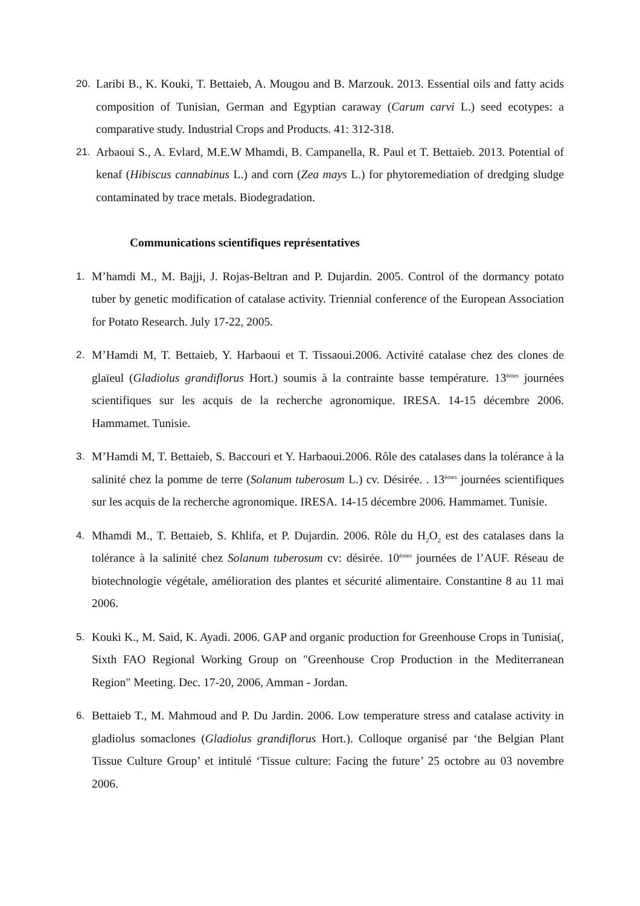20. Laribi B., K. Kouki, T. Bettaieb, A. Mougou and B. Marzouk. 2013. Essential oils and fatty acids composition of Tunisian, German and Egyptian caraway (Carum carvi L.) seed ecotypes: a comparative study. Industrial Crops and Products. 41: 312-318.
21. Arbaoui S., A. Evlard, M.E.W Mhamdi, B. Campanella, R. Paul et T. Bettaieb. 2013. Potential of kenaf (Hibiscus cannabinus L.) and corn (Zea mays L.) for phytoremediation of dredging sludge contaminated by trace metals. Biodegradation.
Communications scientifiques représentatives
1. M’hamdi M., M. Bajji, J. Rojas-Beltran and P. Dujardin. 2005. Control of the dormancy potato tuber by genetic modification of catalase activity. Triennial conference of the European Association for Potato Research. July 17-22, 2005.
2. M’Hamdi M, T. Bettaieb, Y. Harbaoui et T. Tissaoui.2006. Activité catalase chez des clones de glaïeul (Gladiolus grandiflorus Hort.) soumis à la contrainte basse température. 13<sup>èmes</sup> journées scientifiques sur les acquis de la recherche agronomique. IRESA. 14-15 décembre 2006. Hammamet. Tunisie.
3. M’Hamdi M, T. Bettaieb, S. Baccouri et Y. Harbaoui.2006. Rôle des catalases dans la tolérance à la salinité chez la pomme de terre (Solanum tuberosum L.) cv. Désirée. . 13<sup>èmes</sup> journées scientifiques sur les acquis de la recherche agronomique. IRESA. 14-15 décembre 2006. Hammamet. Tunisie.
4. Mhamdi M., T. Bettaieb, S. Khlifa, et P. Dujardin. 2006. Rôle du H<sub>2</sub>O<sub>2</sub> est des catalases dans la tolérance à la salinité chez Solanum tuberosum cv: désirée. 10<sup>èmes</sup> journées de l’AUF. Réseau de biotechnologie végétale, amélioration des plantes et sécurité alimentaire. Constantine 8 au 11 mai 2006.
5. Kouki K., M. Said, K. Ayadi. 2006. GAP and organic production for Greenhouse Crops in Tunisia(, Sixth FAO Regional Working Group on "Greenhouse Crop Production in the Mediterranean Region" Meeting. Dec. 17-20, 2006, Amman - Jordan.
6. Bettaieb T., M. Mahmoud and P. Du Jardin. 2006. Low temperature stress and catalase activity in gladiolus somaclones (Gladiolus grandiflorus Hort.). Colloque organisé par ‘the Belgian Plant Tissue Culture Group’ et intitulé ‘Tissue culture: Facing the future’ 25 octobre au 03 novembre 2006.